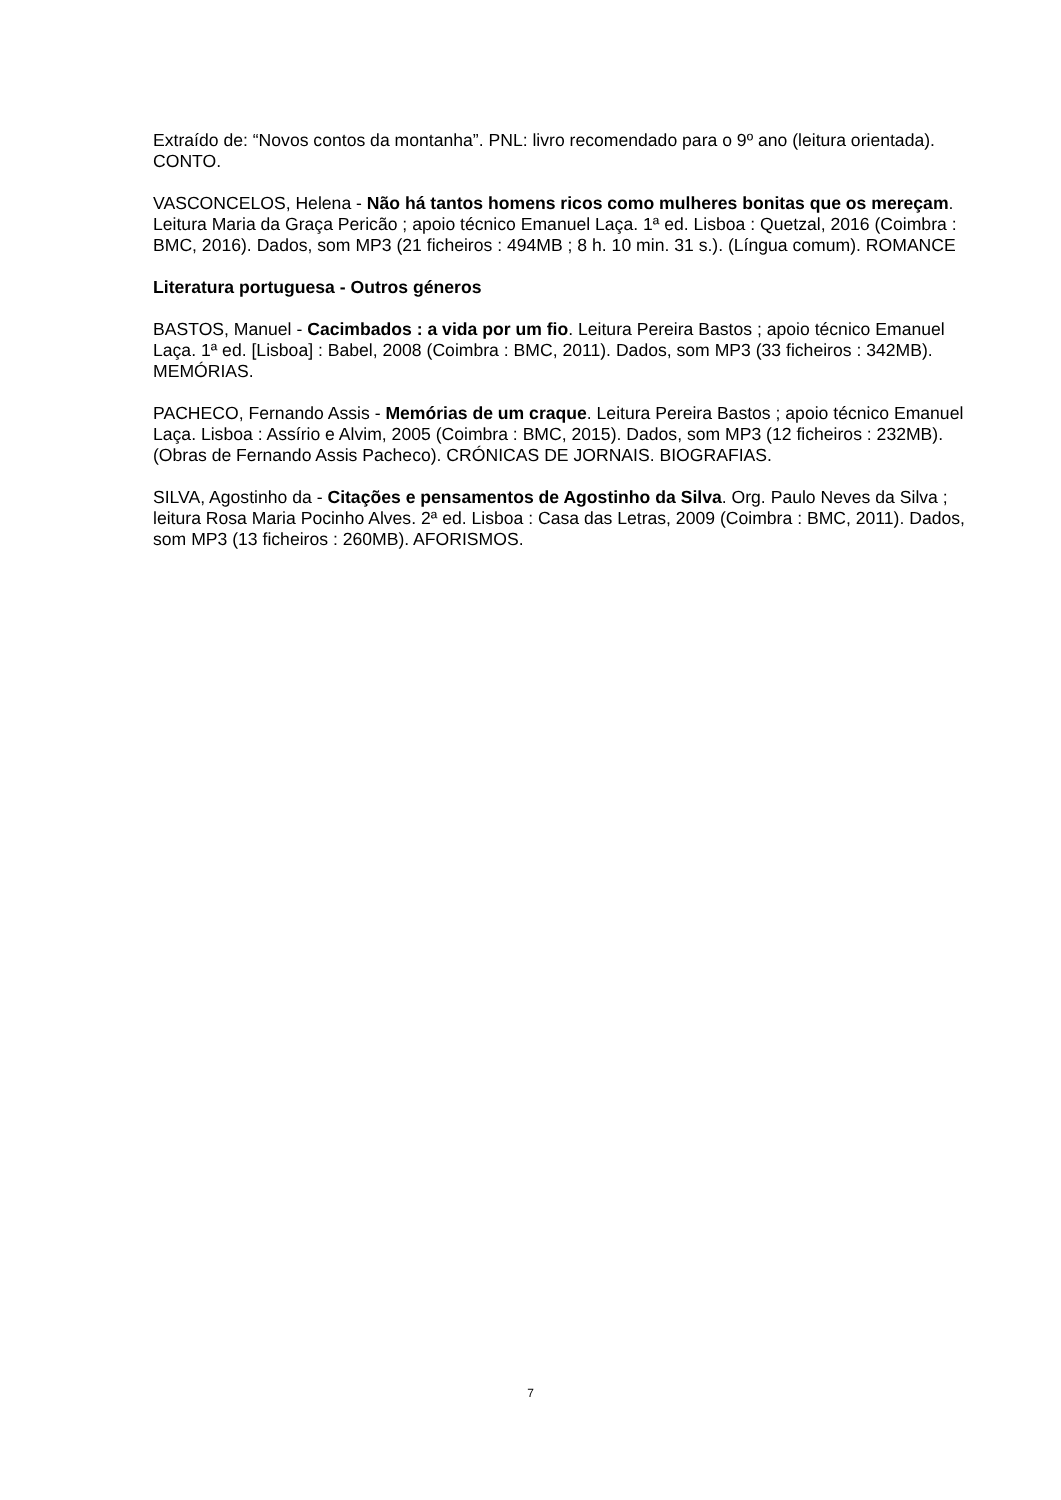Extraído de: “Novos contos da montanha”. PNL: livro recomendado para o 9º ano (leitura orientada). CONTO.
VASCONCELOS, Helena - Não há tantos homens ricos como mulheres bonitas que os mereçam. Leitura Maria da Graça Pericão ; apoio técnico Emanuel Laça. 1ª ed. Lisboa : Quetzal, 2016 (Coimbra : BMC, 2016). Dados, som MP3 (21 ficheiros : 494MB ; 8 h. 10 min. 31 s.). (Língua comum). ROMANCE
Literatura portuguesa - Outros géneros
BASTOS, Manuel - Cacimbados : a vida por um fio. Leitura Pereira Bastos ; apoio técnico Emanuel Laça. 1ª ed. [Lisboa] : Babel, 2008 (Coimbra : BMC, 2011). Dados, som MP3 (33 ficheiros : 342MB). MEMÓRIAS.
PACHECO, Fernando Assis - Memórias de um craque. Leitura Pereira Bastos ; apoio técnico Emanuel Laça. Lisboa : Assírio e Alvim, 2005 (Coimbra : BMC, 2015). Dados, som MP3 (12 ficheiros : 232MB). (Obras de Fernando Assis Pacheco). CRÓNICAS DE JORNAIS. BIOGRAFIAS.
SILVA, Agostinho da - Citações e pensamentos de Agostinho da Silva. Org. Paulo Neves da Silva ; leitura Rosa Maria Pocinho Alves. 2ª ed. Lisboa : Casa das Letras, 2009 (Coimbra : BMC, 2011). Dados, som MP3 (13 ficheiros : 260MB). AFORISMOS.
7